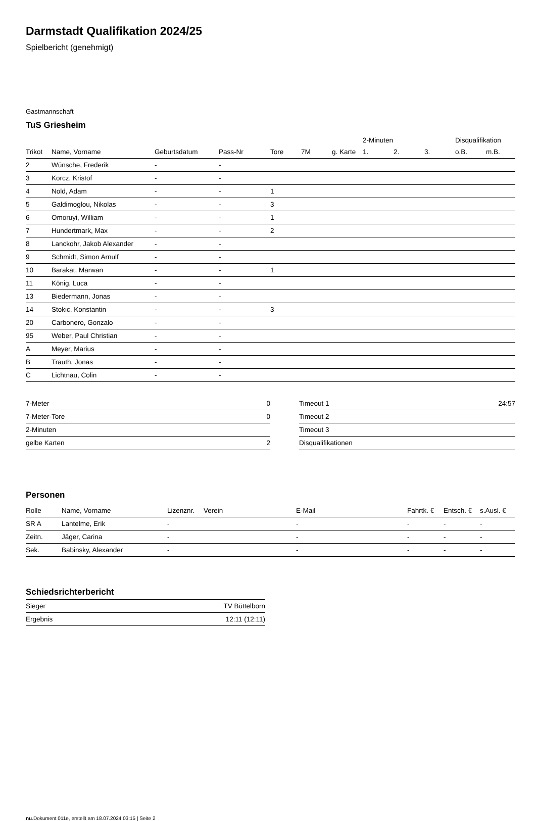Darmstadt Qualifikation 2024/25
Spielbericht (genehmigt)
Gastmannschaft
TuS Griesheim
| | | | | | | | 2-Minuten | | | Disqualifikation | |
| --- | --- | --- | --- | --- | --- | --- | --- | --- | --- | --- | --- |
| Trikot | Name, Vorname | Geburtsdatum | Pass-Nr | Tore | 7M | g. Karte | 1. | 2. | 3. | o.B. | m.B. |
| 2 | Wünsche, Frederik | - | - | | | | | | | | |
| 3 | Korcz, Kristof | - | - | | | | | | | | |
| 4 | Nold, Adam | - | - | 1 | | | | | | | |
| 5 | Galdimoglou, Nikolas | - | - | 3 | | | | | | | |
| 6 | Omoruyi, William | - | - | 1 | | | | | | | |
| 7 | Hundertmark, Max | - | - | 2 | | | | | | | |
| 8 | Lanckohr, Jakob Alexander | - | - | | | | | | | | |
| 9 | Schmidt, Simon Arnulf | - | - | | | | | | | | |
| 10 | Barakat, Marwan | - | - | 1 | | | | | | | |
| 11 | König, Luca | - | - | | | | | | | | |
| 13 | Biedermann, Jonas | - | - | | | | | | | | |
| 14 | Stokic, Konstantin | - | - | 3 | | | | | | | |
| 20 | Carbonero, Gonzalo | - | - | | | | | | | | |
| 95 | Weber, Paul Christian | - | - | | | | | | | | |
| A | Meyer, Marius | - | - | | | | | | | | |
| B | Trauth, Jonas | - | - | | | | | | | | |
| C | Lichtnau, Colin | - | - | | | | | | | | |
| 7-Meter | 0 |
| 7-Meter-Tore | 0 |
| 2-Minuten | |
| gelbe Karten | 2 |
| Timeout 1 | 24:57 |
| Timeout 2 | |
| Timeout 3 | |
| Disqualifikationen | |
Personen
| Rolle | Name, Vorname | Lizenznr. | Verein | E-Mail | Fahrtk. € | Entsch. € | s.Ausl. € |
| --- | --- | --- | --- | --- | --- | --- | --- |
| SR A | Lantelme, Erik | - | | - | - | - | - |
| Zeitn. | Jäger, Carina | - | | - | - | - | - |
| Sek. | Babinsky, Alexander | - | | - | - | - | - |
Schiedsrichterbericht
| Sieger | TV Büttelborn |
| Ergebnis | 12:11 (12:11) |
nu.Dokument 011e, erstellt am 18.07.2024 03:15 | Seite 2